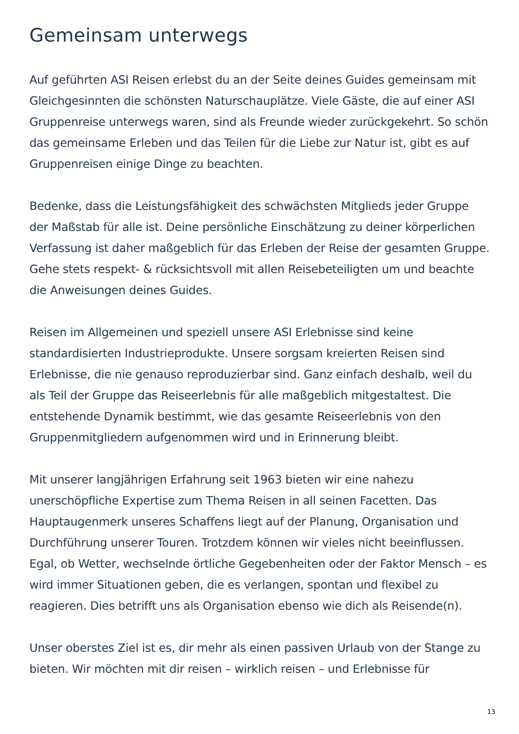Gemeinsam unterwegs
Auf geführten ASI Reisen erlebst du an der Seite deines Guides gemeinsam mit Gleichgesinnten die schönsten Naturschauplätze. Viele Gäste, die auf einer ASI Gruppenreise unterwegs waren, sind als Freunde wieder zurückgekehrt. So schön das gemeinsame Erleben und das Teilen für die Liebe zur Natur ist, gibt es auf Gruppenreisen einige Dinge zu beachten.
Bedenke, dass die Leistungsfähigkeit des schwächsten Mitglieds jeder Gruppe der Maßstab für alle ist. Deine persönliche Einschätzung zu deiner körperlichen Verfassung ist daher maßgeblich für das Erleben der Reise der gesamten Gruppe. Gehe stets respekt- & rücksichtsvoll mit allen Reisebeteiligten um und beachte die Anweisungen deines Guides.
Reisen im Allgemeinen und speziell unsere ASI Erlebnisse sind keine standardisierten Industrieprodukte. Unsere sorgsam kreierten Reisen sind Erlebnisse, die nie genauso reproduzierbar sind. Ganz einfach deshalb, weil du als Teil der Gruppe das Reiseerlebnis für alle maßgeblich mitgestaltest. Die entstehende Dynamik bestimmt, wie das gesamte Reiseerlebnis von den Gruppenmitgliedern aufgenommen wird und in Erinnerung bleibt.
Mit unserer langjährigen Erfahrung seit 1963 bieten wir eine nahezu unerschöpfliche Expertise zum Thema Reisen in all seinen Facetten. Das Hauptaugenmerk unseres Schaffens liegt auf der Planung, Organisation und Durchführung unserer Touren. Trotzdem können wir vieles nicht beeinflussen. Egal, ob Wetter, wechselnde örtliche Gegebenheiten oder der Faktor Mensch – es wird immer Situationen geben, die es verlangen, spontan und flexibel zu reagieren. Dies betrifft uns als Organisation ebenso wie dich als Reisende(n).
Unser oberstes Ziel ist es, dir mehr als einen passiven Urlaub von der Stange zu bieten. Wir möchten mit dir reisen – wirklich reisen – und Erlebnisse für
13